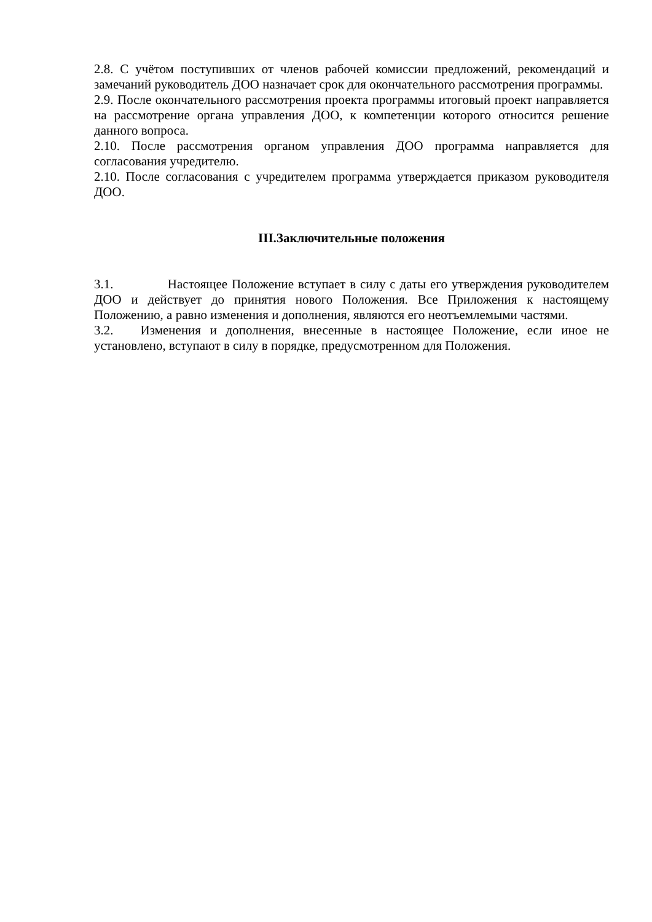2.8. С учётом поступивших от членов рабочей комиссии предложений, рекомендаций и замечаний руководитель ДОО назначает срок для окончательного рассмотрения программы.
2.9. После окончательного рассмотрения проекта программы итоговый проект направляется на рассмотрение органа управления ДОО, к компетенции которого относится решение данного вопроса.
2.10. После рассмотрения органом управления ДОО программа направляется для согласования учредителю.
2.10. После согласования с учредителем программа утверждается приказом руководителя ДОО.
III.Заключительные положения
3.1. Настоящее Положение вступает в силу с даты его утверждения руководителем ДОО и действует до принятия нового Положения. Все Приложения к настоящему Положению, а равно изменения и дополнения, являются его неотъемлемыми частями.
3.2. Изменения и дополнения, внесенные в настоящее Положение, если иное не установлено, вступают в силу в порядке, предусмотренном для Положения.